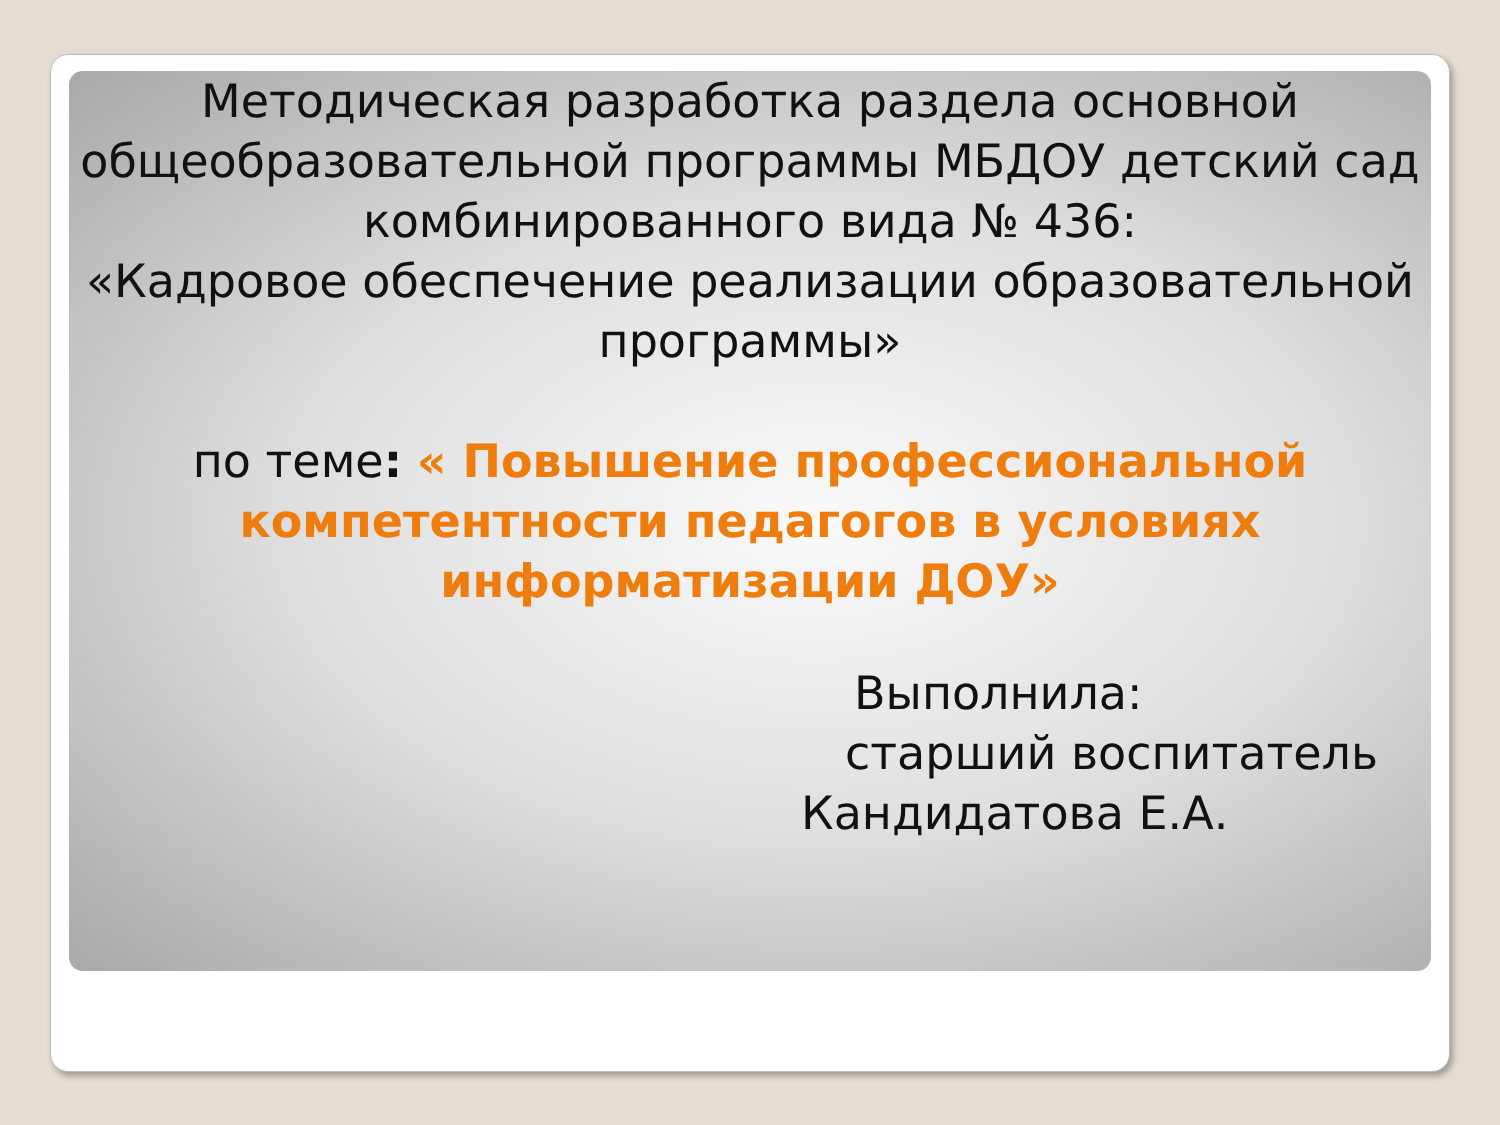Методическая разработка раздела основной общеобразовательной программы МБДОУ детский сад комбинированного вида № 436:
«Кадровое обеспечение реализации образовательной программы»
по теме: « Повышение профессиональной компетентности педагогов в условиях информатизации ДОУ»
Выполнила:
старший воспитатель
Кандидатова Е.А.